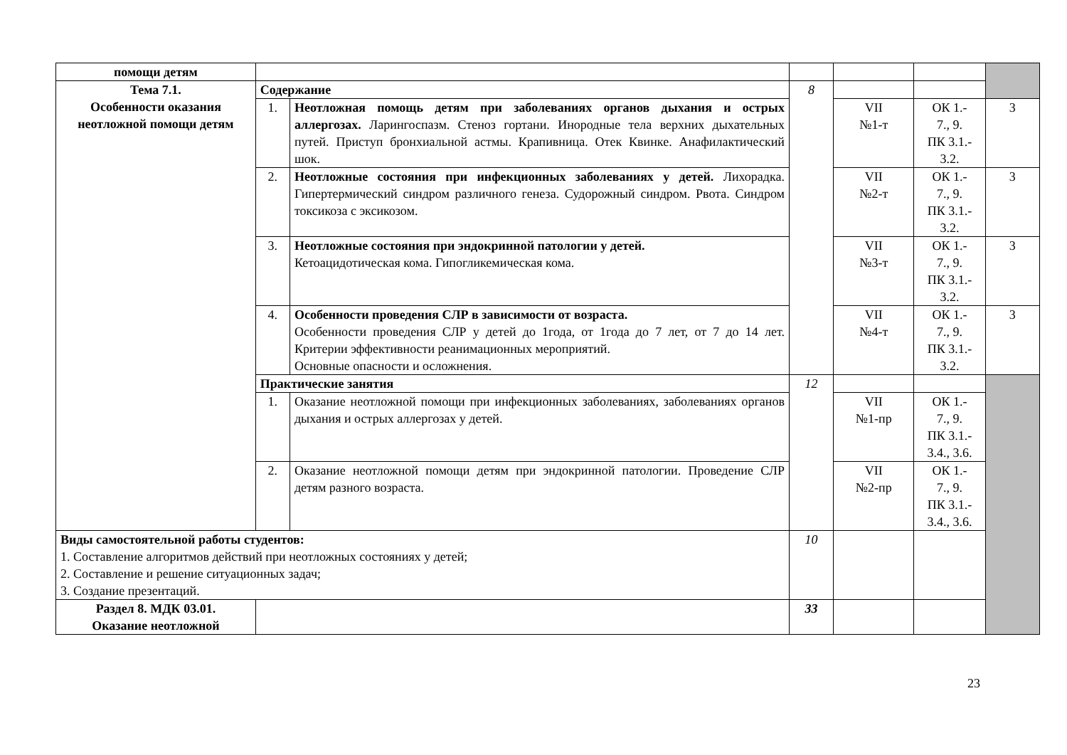| помощи детям | | | | | | |
| Тема 7.1. Особенности оказания неотложной помощи детям | Содержание | | 8 | | | |
| | 1. | Неотложная помощь детям при заболеваниях органов дыхания и острых аллергозах. Ларингоспазм. Стеноз гортани. Инородные тела верхних дыхательных путей. Приступ бронхиальной астмы. Крапивница. Отек Квинке. Анафилактический шок. | | VII №1-т | ОК 1.- 7., 9. ПК 3.1.- 3.2. | 3 |
| | 2. | Неотложные состояния при инфекционных заболеваниях у детей. Лихорадка. Гипертермический синдром различного генеза. Судорожный синдром. Рвота. Синдром токсикоза с эксикозом. | | VII №2-т | ОК 1.- 7., 9. ПК 3.1.- 3.2. | 3 |
| | 3. | Неотложные состояния при эндокринной патологии у детей. Кетоацидотическая кома. Гипогликемическая кома. | | VII №3-т | ОК 1.- 7., 9. ПК 3.1.- 3.2. | 3 |
| | 4. | Особенности проведения СЛР в зависимости от возраста. Особенности проведения СЛР у детей до 1года, от 1года до 7 лет, от 7 до 14 лет. Критерии эффективности реанимационных мероприятий. Основные опасности и осложнения. | | VII №4-т | ОК 1.- 7., 9. ПК 3.1.- 3.2. | 3 |
| | Практические занятия | | 12 | | | |
| | 1. | Оказание неотложной помощи при инфекционных заболеваниях, заболеваниях органов дыхания и острых аллергозах у детей. | | VII №1-пр | ОК 1.- 7., 9. ПК 3.1.- 3.4., 3.6. | |
| | 2. | Оказание неотложной помощи детям при эндокринной патологии. Проведение СЛР детям разного возраста. | | VII №2-пр | ОК 1.- 7., 9. ПК 3.1.- 3.4., 3.6. | |
| Виды самостоятельной работы студентов: 1. Составление алгоритмов действий при неотложных состояниях у детей; 2. Составление и решение ситуационных задач; 3. Создание презентаций. | | | 10 | | | |
| Раздел 8. МДК 03.01. Оказание неотложной | | | 33 | | | |
23